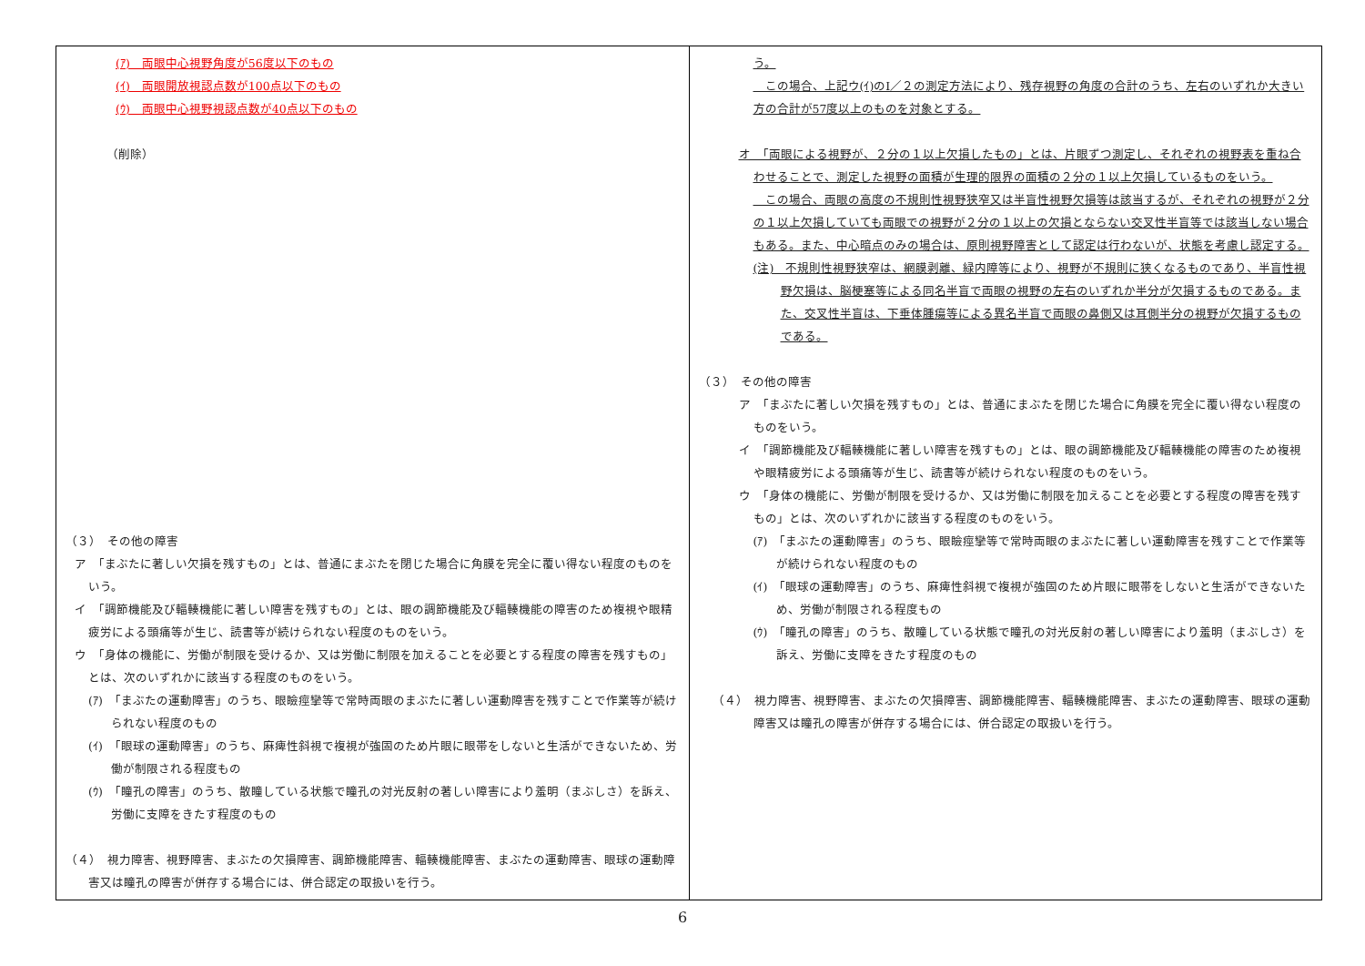| (ｱ) 両眼中心視野角度が56度以下のもの (ｲ) 両眼開放視認点数が100点以下のもの (ｳ) 両眼中心視野視認点数が40点以下のもの （削除） （３） その他の障害 ア 「まぶたに著しい欠損を残すもの」とは、普通にまぶたを閉じた場合に角膜を完全に覆い得ない程度のものをいう。 イ 「調節機能及び輻輳機能に著しい障害を残すもの」とは、眼の調節機能及び輻輳機能の障害のため複視や眼精疲労による頭痛等が生じ、読書等が続けられない程度のものをいう。 ウ 「身体の機能に、労働が制限を受けるか、又は労働に制限を加えることを必要とする程度の障害を残すもの」とは、次のいずれかに該当する程度のものをいう。 (ｱ) 「まぶたの運動障害」のうち、眼瞼痙攣等で常時両眼のまぶたに著しい運動障害を残すことで作業等が続けられない程度のもの (ｲ) 「眼球の運動障害」のうち、麻痺性斜視で複視が強固のため片眼に眼帯をしないと生活ができないため、労働が制限される程度もの (ｳ) 「瞳孔の障害」のうち、散瞳している状態で瞳孔の対光反射の著しい障害により羞明（まぶしさ）を訴え、労働に支障をきたす程度のもの （４） 視力障害、視野障害、まぶたの欠損障害、調節機能障害、輻輳機能障害、まぶたの運動障害、眼球の運動障害又は瞳孔の障害が併存する場合には、併合認定の取扱いを行う。 | う。 この場合、上記ウ(ｲ)のⅠ／２の測定方法により、残存視野の角度の合計のうち、左右のいずれか大きい方の合計が57度以上のものを対象とする。 オ 「両眼による視野が、２分の１以上欠損したもの」とは、片眼ずつ測定し、それぞれの視野表を重ね合わせることで、測定した視野の面積が生理的限界の面積の２分の１以上欠損しているものをいう。 この場合、両眼の高度の不規則性視野狭窄又は半盲性視野欠損等は該当するが、それぞれの視野が２分の１以上欠損していても両眼での視野が２分の１以上の欠損とならない交叉性半盲等では該当しない場合もある。また、中心暗点のみの場合は、原則視野障害として認定は行わないが、状態を考慮し認定する。 (注) 不規則性視野狭窄は、網膜剥離、緑内障等により、視野が不規則に狭くなるものであり、半盲性視野欠損は、脳梗塞等による同名半盲で両眼の視野の左右のいずれか半分が欠損するものである。また、交叉性半盲は、下垂体腫瘍等による異名半盲で両眼の鼻側又は耳側半分の視野が欠損するものである。 （３） その他の障害 ア 「まぶたに著しい欠損を残すもの」とは、普通にまぶたを閉じた場合に角膜を完全に覆い得ない程度のものをいう。 イ 「調節機能及び輻輳機能に著しい障害を残すもの」とは、眼の調節機能及び輻輳機能の障害のため複視や眼精疲労による頭痛等が生じ、読書等が続けられない程度のものをいう。 ウ 「身体の機能に、労働が制限を受けるか、又は労働に制限を加えることを必要とする程度の障害を残すもの」とは、次のいずれかに該当する程度のものをいう。 (ｱ) 「まぶたの運動障害」のうち、眼瞼痙攣等で常時両眼のまぶたに著しい運動障害を残すことで作業等が続けられない程度のもの (ｲ) 「眼球の運動障害」のうち、麻痺性斜視で複視が強固のため片眼に眼帯をしないと生活ができないため、労働が制限される程度もの (ｳ) 「瞳孔の障害」のうち、散瞳している状態で瞳孔の対光反射の著しい障害により羞明（まぶしさ）を訴え、労働に支障をきたす程度のもの （４） 視力障害、視野障害、まぶたの欠損障害、調節機能障害、輻輳機能障害、まぶたの運動障害、眼球の運動障害又は瞳孔の障害が併存する場合には、併合認定の取扱いを行う。 |
6